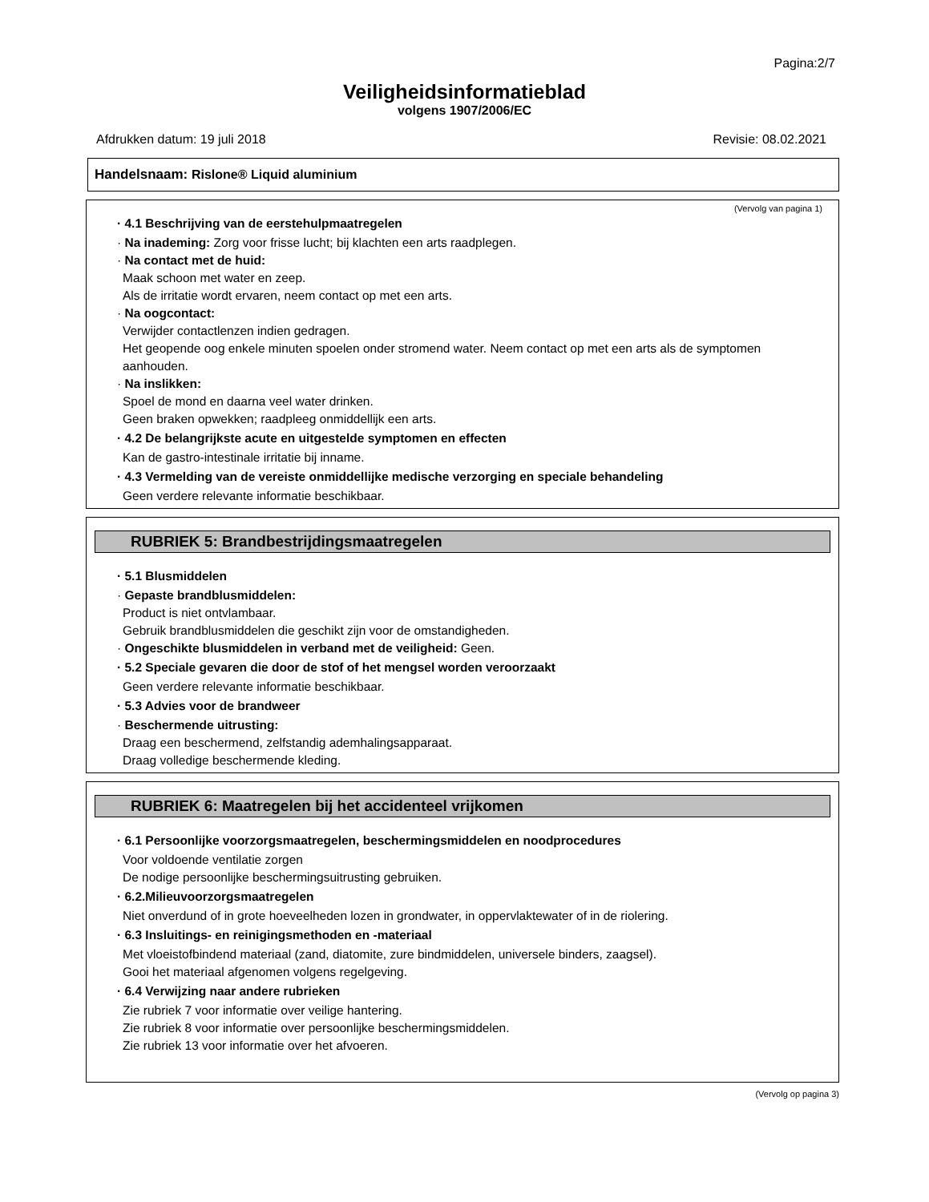Pagina:2/7
Veiligheidsinformatieblad
volgens 1907/2006/EC
Afdrukken datum: 19 juli 2018 Revisie: 08.02.2021
Handelsnaam: Rislone® Liquid aluminium
(Vervolg van pagina 1)
· 4.1 Beschrijving van de eerstehulpmaatregelen
· Na inademing: Zorg voor frisse lucht; bij klachten een arts raadplegen.
· Na contact met de huid:
Maak schoon met water en zeep.
Als de irritatie wordt ervaren, neem contact op met een arts.
· Na oogcontact:
Verwijder contactlenzen indien gedragen.
Het geopende oog enkele minuten spoelen onder stromend water. Neem contact op met een arts als de symptomen aanhouden.
· Na inslikken:
Spoel de mond en daarna veel water drinken.
Geen braken opwekken; raadpleeg onmiddellijk een arts.
· 4.2 De belangrijkste acute en uitgestelde symptomen en effecten
Kan de gastro-intestinale irritatie bij inname.
· 4.3 Vermelding van de vereiste onmiddellijke medische verzorging en speciale behandeling
Geen verdere relevante informatie beschikbaar.
RUBRIEK 5: Brandbestrijdingsmaatregelen
· 5.1 Blusmiddelen
· Gepaste brandblusmiddelen:
Product is niet ontvlambaar.
Gebruik brandblusmiddelen die geschikt zijn voor de omstandigheden.
· Ongeschikte blusmiddelen in verband met de veiligheid: Geen.
· 5.2 Speciale gevaren die door de stof of het mengsel worden veroorzaakt
Geen verdere relevante informatie beschikbaar.
· 5.3 Advies voor de brandweer
· Beschermende uitrusting:
Draag een beschermend, zelfstandig ademhalingsapparaat.
Draag volledige beschermende kleding.
RUBRIEK 6: Maatregelen bij het accidenteel vrijkomen
· 6.1 Persoonlijke voorzorgsmaatregelen, beschermingsmiddelen en noodprocedures
Voor voldoende ventilatie zorgen
De nodige persoonlijke beschermingsuitrusting gebruiken.
· 6.2.Milieuvoorzorgsmaatregelen
Niet onverdund of in grote hoeveelheden lozen in grondwater, in oppervlaktewater of in de riolering.
· 6.3 Insluitings- en reinigingsmethoden en -materiaal
Met vloeistofbindend materiaal (zand, diatomite, zure bindmiddelen, universele binders, zaagsel).
Gooi het materiaal afgenomen volgens regelgeving.
· 6.4 Verwijzing naar andere rubrieken
Zie rubriek 7 voor informatie over veilige hantering.
Zie rubriek 8 voor informatie over persoonlijke beschermingsmiddelen.
Zie rubriek 13 voor informatie over het afvoeren.
(Vervolg op pagina 3)